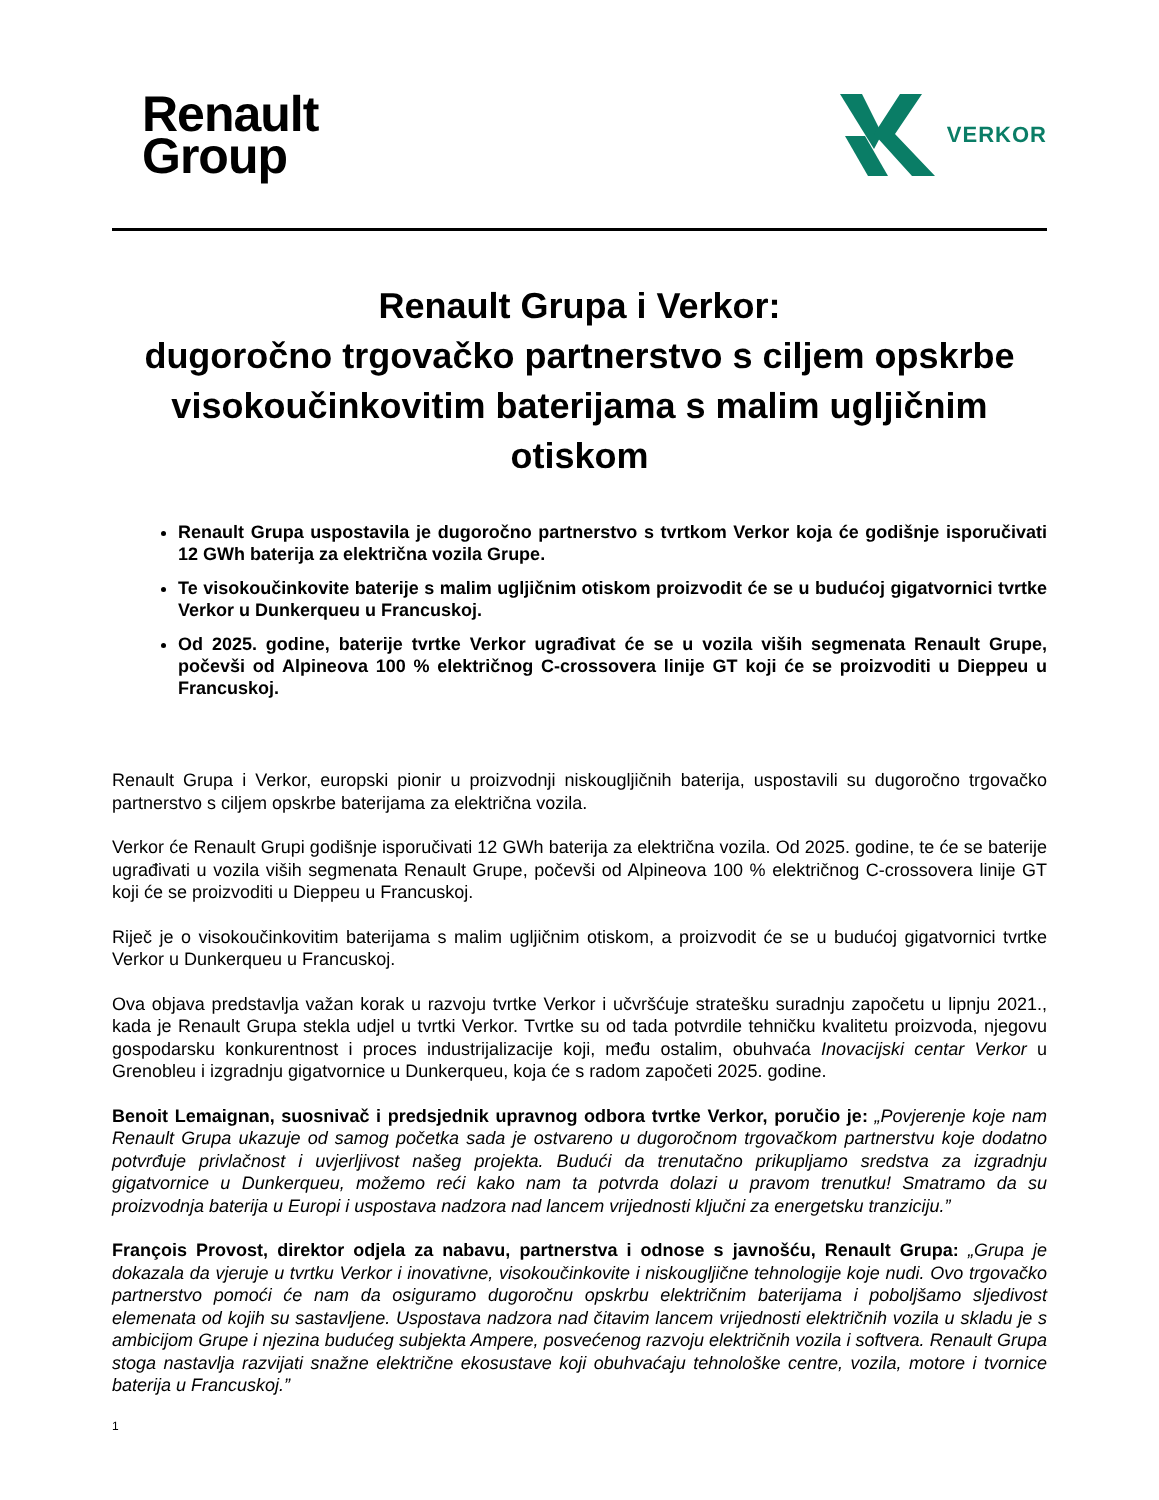Renault
Group
VERKOR
Renault Grupa i Verkor:
dugoročno trgovačko partnerstvo s ciljem opskrbe visokoučinkovitim baterijama s malim ugljičnim otiskom
Renault Grupa uspostavila je dugoročno partnerstvo s tvrtkom Verkor koja će godišnje isporučivati 12 GWh baterija za električna vozila Grupe.
Te visokoučinkovite baterije s malim ugljičnim otiskom proizvodit će se u budućoj gigatvornici tvrtke Verkor u Dunkerqueu u Francuskoj.
Od 2025. godine, baterije tvrtke Verkor ugrađivat će se u vozila viših segmenata Renault Grupe, počevši od Alpineova 100 % električnog C-crossovera linije GT koji će se proizvoditi u Dieppeu u Francuskoj.
Renault Grupa i Verkor, europski pionir u proizvodnji niskougljičnih baterija, uspostavili su dugoročno trgovačko partnerstvo s ciljem opskrbe baterijama za električna vozila.
Verkor će Renault Grupi godišnje isporučivati 12 GWh baterija za električna vozila. Od 2025. godine, te će se baterije ugrađivati u vozila viših segmenata Renault Grupe, počevši od Alpineova 100 % električnog C-crossovera linije GT koji će se proizvoditi u Dieppeu u Francuskoj.
Riječ je o visokoučinkovitim baterijama s malim ugljičnim otiskom, a proizvodit će se u budućoj gigatvornici tvrtke Verkor u Dunkerqueu u Francuskoj.
Ova objava predstavlja važan korak u razvoju tvrtke Verkor i učvršćuje stratešku suradnju započetu u lipnju 2021., kada je Renault Grupa stekla udjel u tvrtki Verkor. Tvrtke su od tada potvrdile tehničku kvalitetu proizvoda, njegovu gospodarsku konkurentnost i proces industrijalizacije koji, među ostalim, obuhvaća Inovacijski centar Verkor u Grenobleu i izgradnju gigatvornice u Dunkerqueu, koja će s radom započeti 2025. godine.
Benoit Lemaignan, suosnivač i predsjednik upravnog odbora tvrtke Verkor, poručio je: „Povjerenje koje nam Renault Grupa ukazuje od samog početka sada je ostvareno u dugoročnom trgovačkom partnerstvu koje dodatno potvrđuje privlačnost i uvjerljivost našeg projekta. Budući da trenutačno prikupljamo sredstva za izgradnju gigatvornice u Dunkerqueu, možemo reći kako nam ta potvrda dolazi u pravom trenutku! Smatramo da su proizvodnja baterija u Europi i uspostava nadzora nad lancem vrijednosti ključni za energetsku tranziciju.”
François Provost, direktor odjela za nabavu, partnerstva i odnose s javnošću, Renault Grupa: „Grupa je dokazala da vjeruje u tvrtku Verkor i inovativne, visokoučinkovite i niskougljične tehnologije koje nudi. Ovo trgovačko partnerstvo pomoći će nam da osiguramo dugoročnu opskrbu električnim baterijama i poboljšamo sljedivost elemenata od kojih su sastavljene. Uspostava nadzora nad čitavim lancem vrijednosti električnih vozila u skladu je s ambicijom Grupe i njezina budućeg subjekta Ampere, posvećenog razvoju električnih vozila i softvera. Renault Grupa stoga nastavlja razvijati snažne električne ekosustave koji obuhvaćaju tehnološke centre, vozila, motore i tvornice baterija u Francuskoj.”
1